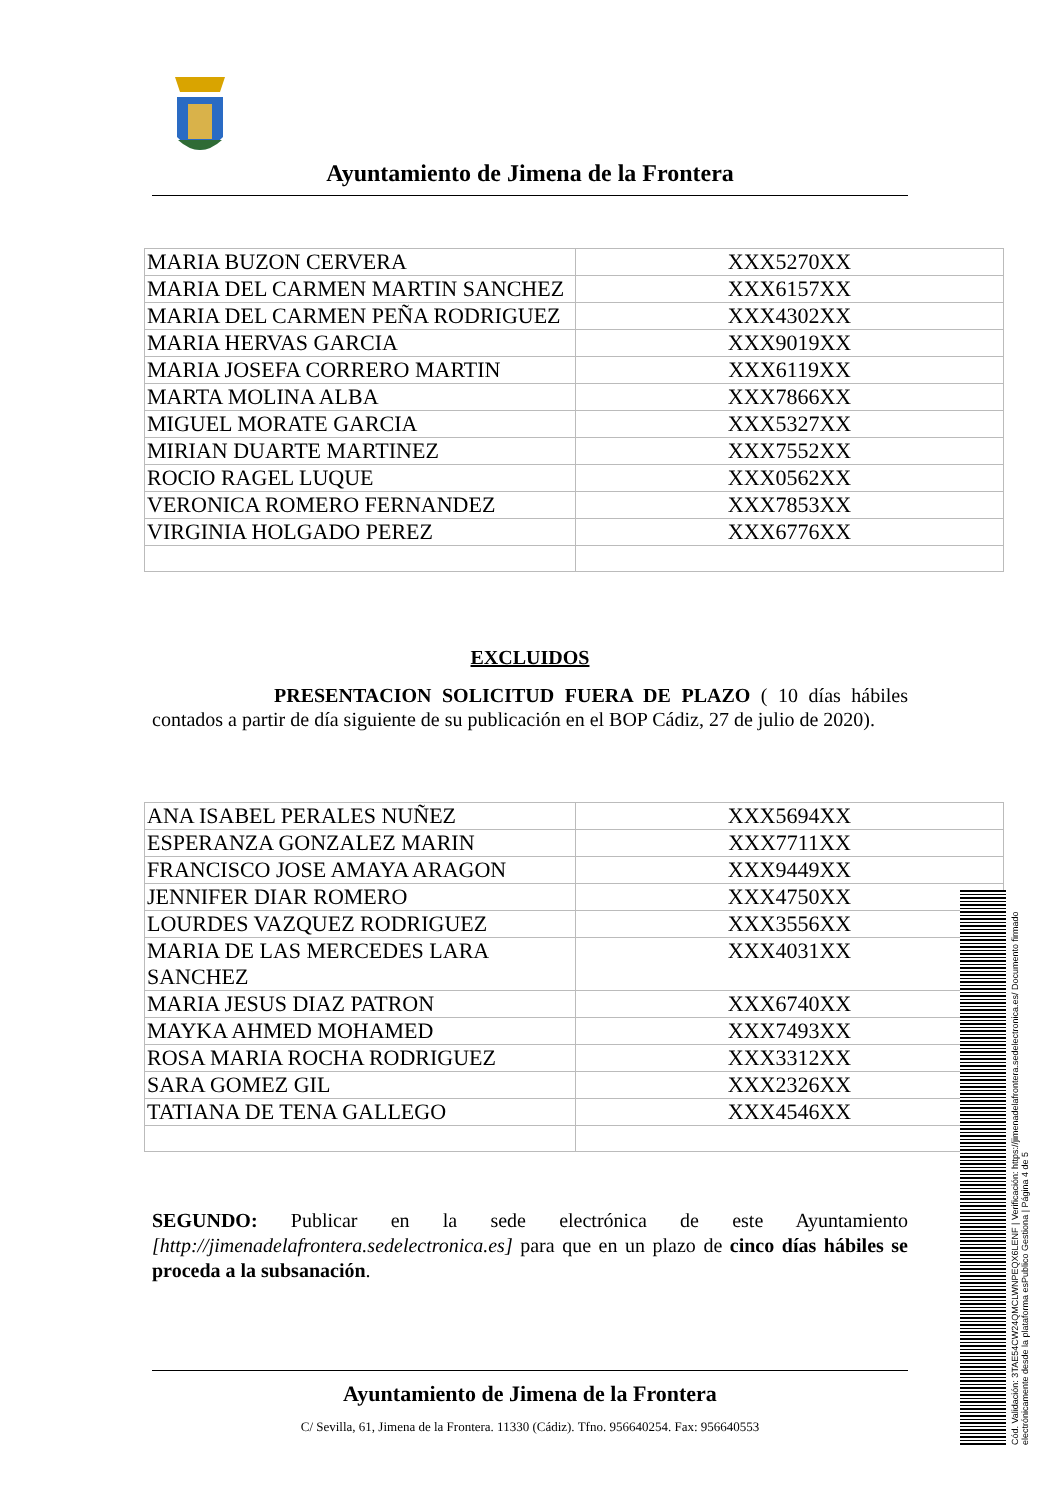Ayuntamiento de Jimena de la Frontera
| MARIA BUZON CERVERA | XXX5270XX |
| MARIA DEL CARMEN MARTIN SANCHEZ | XXX6157XX |
| MARIA DEL CARMEN PEÑA RODRIGUEZ | XXX4302XX |
| MARIA HERVAS GARCIA | XXX9019XX |
| MARIA JOSEFA CORRERO MARTIN | XXX6119XX |
| MARTA MOLINA ALBA | XXX7866XX |
| MIGUEL MORATE GARCIA | XXX5327XX |
| MIRIAN DUARTE MARTINEZ | XXX7552XX |
| ROCIO RAGEL LUQUE | XXX0562XX |
| VERONICA ROMERO FERNANDEZ | XXX7853XX |
| VIRGINIA HOLGADO PEREZ | XXX6776XX |
EXCLUIDOS
PRESENTACION SOLICITUD FUERA DE PLAZO ( 10 días hábiles contados a partir de día siguiente de su publicación en el BOP Cádiz, 27 de julio de 2020).
| ANA ISABEL PERALES NUÑEZ | XXX5694XX |
| ESPERANZA GONZALEZ MARIN | XXX7711XX |
| FRANCISCO JOSE AMAYA ARAGON | XXX9449XX |
| JENNIFER DIAR ROMERO | XXX4750XX |
| LOURDES VAZQUEZ RODRIGUEZ | XXX3556XX |
| MARIA DE LAS MERCEDES LARA SANCHEZ | XXX4031XX |
| MARIA JESUS DIAZ PATRON | XXX6740XX |
| MAYKA AHMED MOHAMED | XXX7493XX |
| ROSA MARIA ROCHA RODRIGUEZ | XXX3312XX |
| SARA GOMEZ GIL | XXX2326XX |
| TATIANA DE TENA GALLEGO | XXX4546XX |
SEGUNDO: Publicar en la sede electrónica de este Ayuntamiento [http://jimenadelafrontera.sedelectronica.es] para que en un plazo de cinco días hábiles se proceda a la subsanación.
Ayuntamiento de Jimena de la Frontera
C/ Sevilla, 61, Jimena de la Frontera. 11330 (Cádiz). Tfno. 956640254. Fax: 956640553
Cód. Validación: 3TAE54CW24QMCLWNPEQX6LENF | Verificación: https://jimenadelafrontera.sedelectronica.es/ Documento firmado electrónicamente desde la plataforma esPublico Gestiona | Página 4 de 5